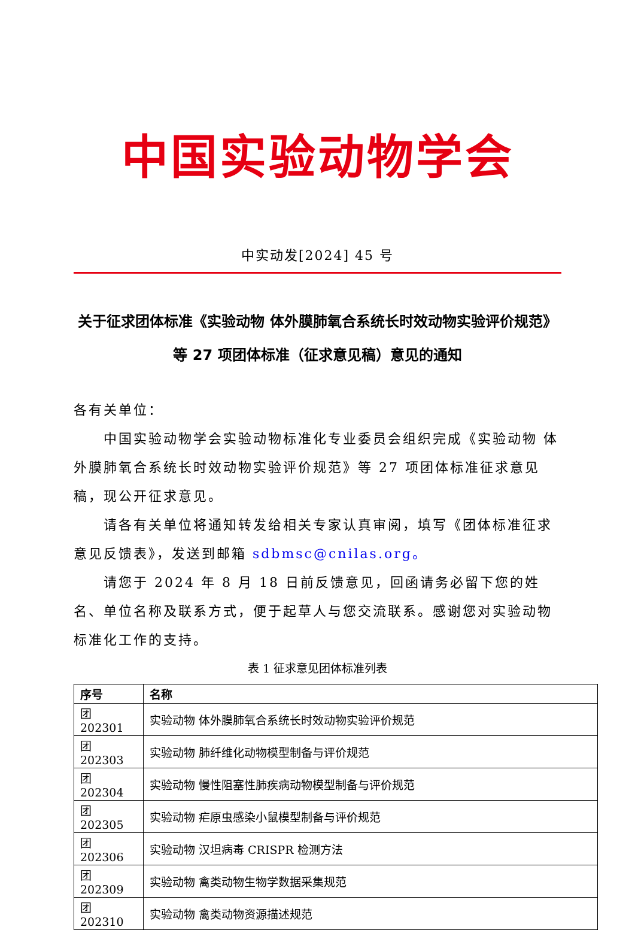中国实验动物学会
中实动发[2024] 45 号
关于征求团体标准《实验动物 体外膜肺氧合系统长时效动物实验评价规范》等 27 项团体标准（征求意见稿）意见的通知
各有关单位：
中国实验动物学会实验动物标准化专业委员会组织完成《实验动物 体外膜肺氧合系统长时效动物实验评价规范》等 27 项团体标准征求意见稿，现公开征求意见。
请各有关单位将通知转发给相关专家认真审阅，填写《团体标准征求意见反馈表》，发送到邮箱 sdbmsc@cnilas.org。
请您于 2024 年 8 月 18 日前反馈意见，回函请务必留下您的姓名、单位名称及联系方式，便于起草人与您交流联系。感谢您对实验动物标准化工作的支持。
表 1 征求意见团体标准列表
| 序号 | 名称 |
| --- | --- |
| 团 202301 | 实验动物 体外膜肺氧合系统长时效动物实验评价规范 |
| 团 202303 | 实验动物 肺纤维化动物模型制备与评价规范 |
| 团 202304 | 实验动物 慢性阻塞性肺疾病动物模型制备与评价规范 |
| 团 202305 | 实验动物 疟原虫感染小鼠模型制备与评价规范 |
| 团 202306 | 实验动物 汉坦病毒 CRISPR 检测方法 |
| 团 202309 | 实验动物 禽类动物生物学数据采集规范 |
| 团 202310 | 实验动物 禽类动物资源描述规范 |